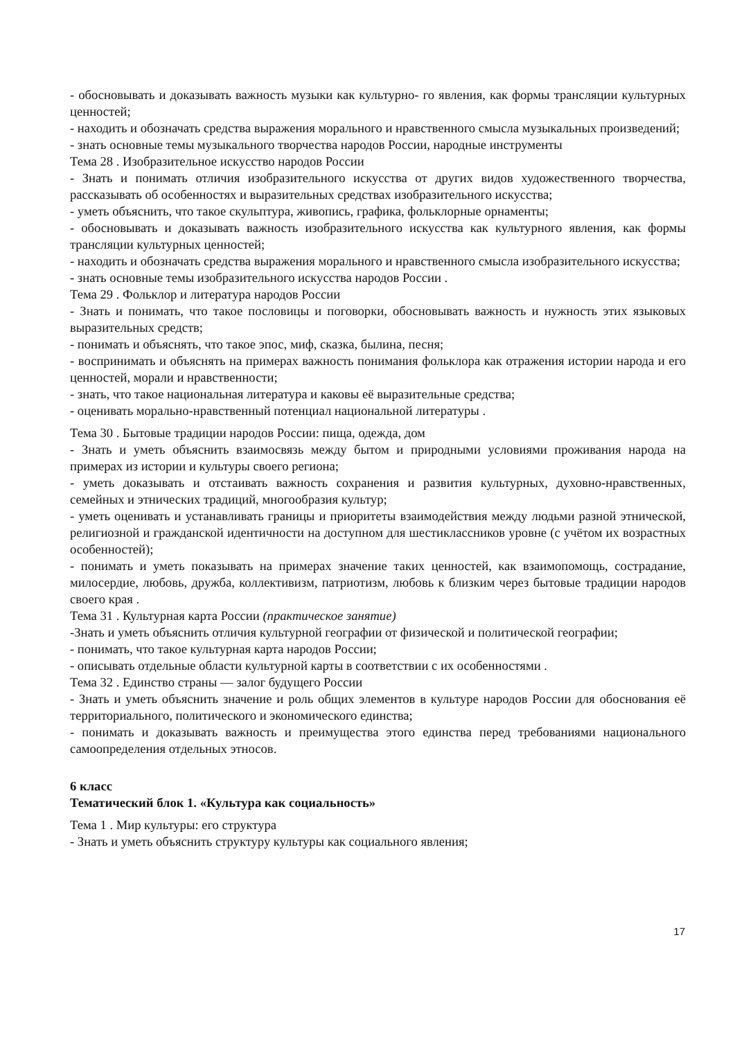- обосновывать и доказывать важность музыки как культурно- го явления, как формы трансляции культурных ценностей;
- находить и обозначать средства выражения морального и нравственного смысла музыкальных произведений;
- знать основные темы музыкального творчества народов России, народные инструменты
Тема 28 . Изобразительное искусство народов России
- Знать и понимать отличия изобразительного искусства от других видов художественного творчества, рассказывать об особенностях и выразительных средствах изобразительного искусства;
- уметь объяснить, что такое скульптура, живопись, графика, фольклорные орнаменты;
- обосновывать и доказывать важность изобразительного искусства как культурного явления, как формы трансляции культурных ценностей;
- находить и обозначать средства выражения морального и нравственного смысла изобразительного искусства;
- знать основные темы изобразительного искусства народов России .
Тема 29 . Фольклор и литература народов России
- Знать и понимать, что такое пословицы и поговорки, обосновывать важность и нужность этих языковых выразительных средств;
- понимать и объяснять, что такое эпос, миф, сказка, былина, песня;
- воспринимать и объяснять на примерах важность понимания фольклора как отражения истории народа и его ценностей, морали и нравственности;
- знать, что такое национальная литература и каковы её выразительные средства;
- оценивать морально-нравственный потенциал национальной литературы .
Тема 30 . Бытовые традиции народов России: пища, одежда, дом
- Знать и уметь объяснить взаимосвязь между бытом и природными условиями проживания народа на примерах из истории и культуры своего региона;
- уметь доказывать и отстаивать важность сохранения и развития культурных, духовно-нравственных, семейных и этнических традиций, многообразия культур;
- уметь оценивать и устанавливать границы и приоритеты взаимодействия между людьми разной этнической, религиозной и гражданской идентичности на доступном для шестиклассников уровне (с учётом их возрастных особенностей);
- понимать и уметь показывать на примерах значение таких ценностей, как взаимопомощь, сострадание, милосердие, любовь, дружба, коллективизм, патриотизм, любовь к близким через бытовые традиции народов своего края .
Тема 31 . Культурная карта России (практическое занятие)
-Знать и уметь объяснить отличия культурной географии от физической и политической географии;
- понимать, что такое культурная карта народов России;
- описывать отдельные области культурной карты в соответствии с их особенностями .
Тема 32 . Единство страны — залог будущего России
- Знать и уметь объяснить значение и роль общих элементов в культуре народов России для обоснования её территориального, политического и экономического единства;
- понимать и доказывать важность и преимущества этого единства перед требованиями национального самоопределения отдельных этносов.
6 класс
Тематический блок 1. «Культура как социальность»
Тема 1 . Мир культуры: его структура
- Знать и уметь объяснить структуру культуры как социального явления;
17